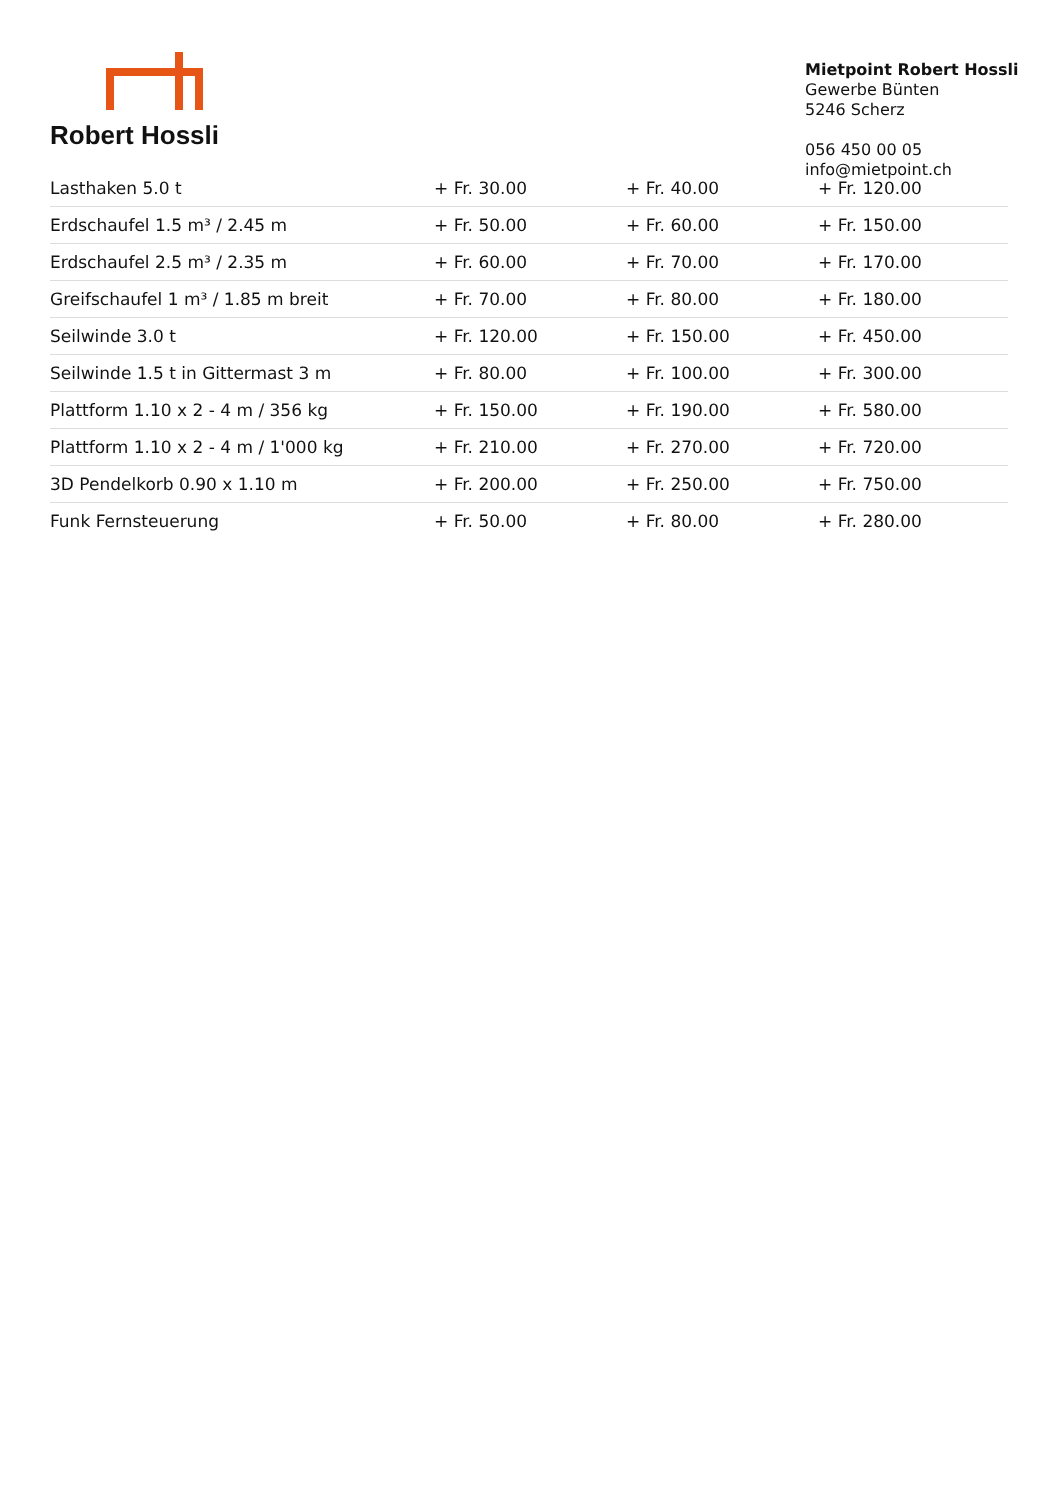Robert Hossli
Mietpoint Robert Hossli
Gewerbe Bünten
5246 Scherz
056 450 00 05
info@mietpoint.ch
| Lasthaken 5.0 t | + Fr. 30.00 | + Fr. 40.00 | + Fr. 120.00 |
| Erdschaufel 1.5 m³ / 2.45 m | + Fr. 50.00 | + Fr. 60.00 | + Fr. 150.00 |
| Erdschaufel 2.5 m³ / 2.35 m | + Fr. 60.00 | + Fr. 70.00 | + Fr. 170.00 |
| Greifschaufel 1 m³ / 1.85 m breit | + Fr. 70.00 | + Fr. 80.00 | + Fr. 180.00 |
| Seilwinde 3.0 t | + Fr. 120.00 | + Fr. 150.00 | + Fr. 450.00 |
| Seilwinde 1.5 t in Gittermast 3 m | + Fr. 80.00 | + Fr. 100.00 | + Fr. 300.00 |
| Plattform 1.10 x 2 - 4 m / 356 kg | + Fr. 150.00 | + Fr. 190.00 | + Fr. 580.00 |
| Plattform 1.10 x 2 - 4 m / 1'000 kg | + Fr. 210.00 | + Fr. 270.00 | + Fr. 720.00 |
| 3D Pendelkorb 0.90 x 1.10 m | + Fr. 200.00 | + Fr. 250.00 | + Fr. 750.00 |
| Funk Fernsteuerung | + Fr. 50.00 | + Fr. 80.00 | + Fr. 280.00 |